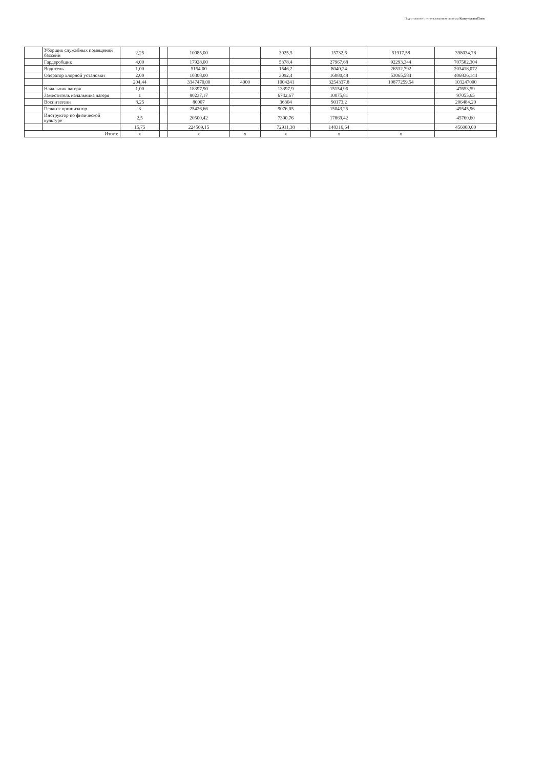Подготовлено с использованием системы КонсультантПлюс
| | Уборщик служебных помещений бассейн | 2,25 | | 10085,00 | | 3025,5 | 15732,6 | 51917,58 | 398034,78 |
| | Гардеробщик | 4,00 | | 17928,00 | | 5378,4 | 27967,68 | 92293,344 | 707582,304 |
| | Водитель | 1,00 | | 5154,00 | | 1546,2 | 8040,24 | 26532,792 | 203418,072 |
| | Оператор хлорной установки | 2,00 | | 10308,00 | | 3092,4 | 16080,48 | 53065,584 | 406836,144 |
| | | 204,44 | | 3347470,00 | 4000 | 1004241 | 3254337,8 | 10877259,54 | 103247000 |
| | Начальник лагеря | 1,00 | | 18397,90 | | 13397,9 | 15154,96 | | 47653,59 |
| | Заместитель начальника лагеря | 1 | | 80237,17 | | 6742,67 | 10075,81 | | 97055,65 |
| | Воспитатели | 8,25 | | 80007 | | 36304 | 90173,2 | | 206484,20 |
| | Педагог организатор | 3 | | 25426,66 | | 9076,05 | 15043,25 | | 49545,96 |
| | Инструктор по физической культуре | 2,5 | | 20500,42 | | 7390,76 | 17869,42 | | 45760,60 |
| | | 15,75 | | 224569,15 | | 72911,38 | 148316,64 | | 456000,00 |
| Итого: | | х | | х | х | х | х | х | |